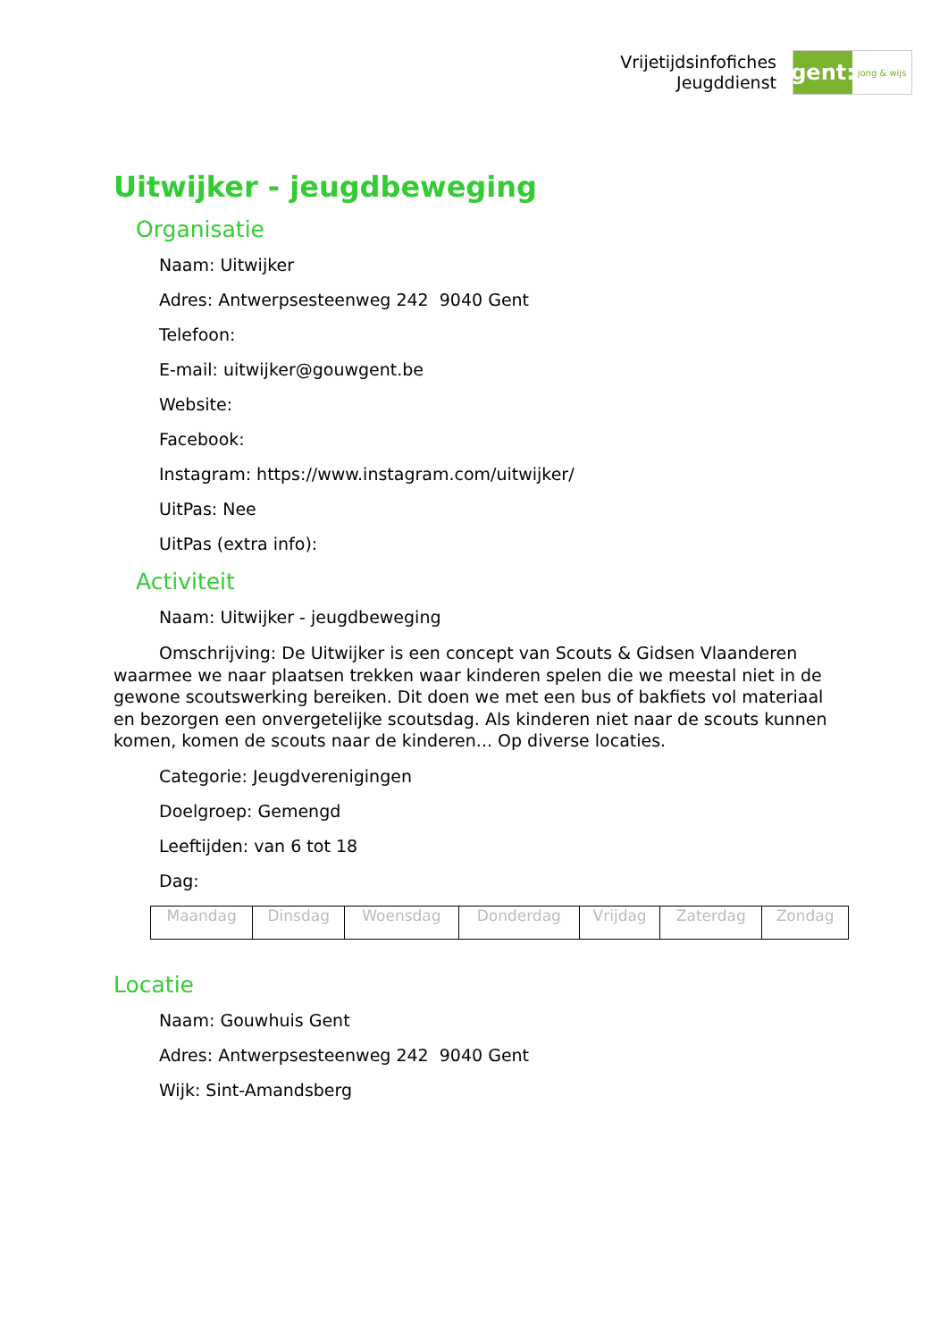Vrijetijdsinfofiches
Jeugddienst
gent:
jong & wijs
Uitwijker - jeugdbeweging
Organisatie
Naam: Uitwijker
Adres: Antwerpsesteenweg 242 9040 Gent
Telefoon:
E-mail: uitwijker@gouwgent.be
Website:
Facebook:
Instagram: https://www.instagram.com/uitwijker/
UitPas: Nee
UitPas (extra info):
Activiteit
Naam: Uitwijker - jeugdbeweging
Omschrijving: De Uitwijker is een concept van Scouts & Gidsen Vlaanderen waarmee we naar plaatsen trekken waar kinderen spelen die we meestal niet in de gewone scoutswerking bereiken. Dit doen we met een bus of bakfiets vol materiaal en bezorgen een onvergetelijke scoutsdag. Als kinderen niet naar de scouts kunnen komen, komen de scouts naar de kinderen... Op diverse locaties.
Categorie: Jeugdverenigingen
Doelgroep: Gemengd
Leeftijden: van 6 tot 18
Dag:
| Maandag | Dinsdag | Woensdag | Donderdag | Vrijdag | Zaterdag | Zondag |
Locatie
Naam: Gouwhuis Gent
Adres: Antwerpsesteenweg 242 9040 Gent
Wijk: Sint-Amandsberg